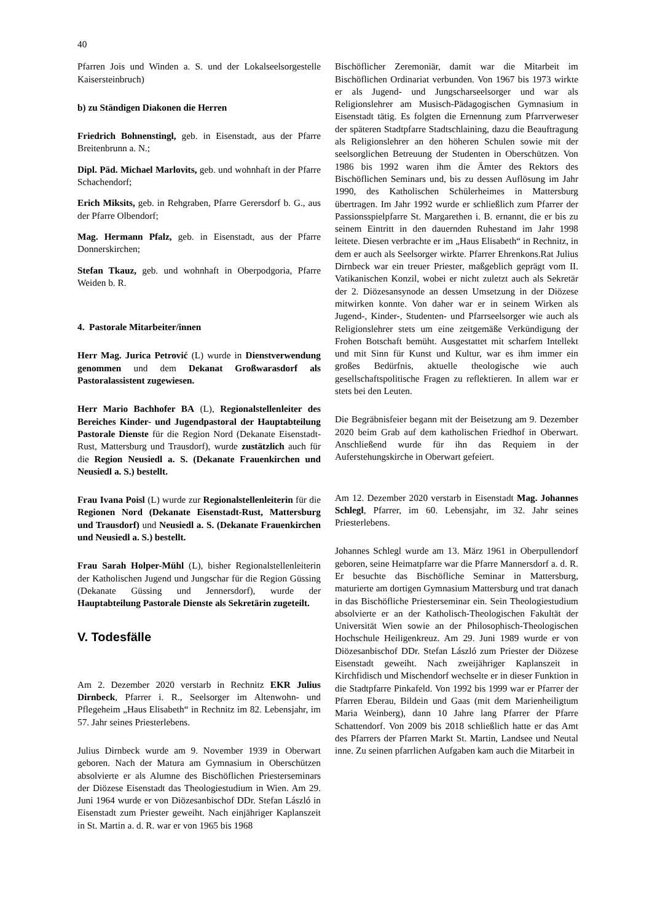40
Pfarren Jois und Winden a. S. und der Lokalseelsorgestelle Kaisersteinbruch)
b) zu Ständigen Diakonen die Herren
Friedrich Bohnenstingl, geb. in Eisenstadt, aus der Pfarre Breitenbrunn a. N.;
Dipl. Päd. Michael Marlovits, geb. und wohnhaft in der Pfarre Schachendorf;
Erich Miksits, geb. in Rehgraben, Pfarre Gerersdorf b. G., aus der Pfarre Olbendorf;
Mag. Hermann Pfalz, geb. in Eisenstadt, aus der Pfarre Donnerskirchen;
Stefan Tkauz, geb. und wohnhaft in Oberpodgoria, Pfarre Weiden b. R.
4. Pastorale Mitarbeiter/innen
Herr Mag. Jurica Petrović (L) wurde in Dienstverwendung genommen und dem Dekanat Großwarasdorf als Pastoralassistent zugewiesen.
Herr Mario Bachhofer BA (L), Regionalstellenleiter des Bereiches Kinder- und Jugendpastoral der Hauptabteilung Pastorale Dienste für die Region Nord (Dekanate Eisenstadt-Rust, Mattersburg und Trausdorf), wurde zustätzlich auch für die Region Neusiedl a. S. (Dekanate Frauenkirchen und Neusiedl a. S.) bestellt.
Frau Ivana Poisl (L) wurde zur Regionalstellenleiterin für die Regionen Nord (Dekanate Eisenstadt-Rust, Mattersburg und Trausdorf) und Neusiedl a. S. (Dekanate Frauenkirchen und Neusiedl a. S.) bestellt.
Frau Sarah Holper-Mühl (L), bisher Regionalstellenleiterin der Katholischen Jugend und Jungschar für die Region Güssing (Dekanate Güssing und Jennersdorf), wurde der Hauptabteilung Pastorale Dienste als Sekretärin zugeteilt.
V. Todesfälle
Am 2. Dezember 2020 verstarb in Rechnitz EKR Julius Dirnbeck, Pfarrer i. R., Seelsorger im Altenwohn- und Pflegeheim „Haus Elisabeth“ in Rechnitz im 82. Lebensjahr, im 57. Jahr seines Priesterlebens.
Julius Dirnbeck wurde am 9. November 1939 in Oberwart geboren. Nach der Matura am Gymnasium in Oberschützen absolvierte er als Alumne des Bischöflichen Priesterseminars der Diözese Eisenstadt das Theologiestudium in Wien. Am 29. Juni 1964 wurde er von Diözesanbischof DDr. Stefan László in Eisenstadt zum Priester geweiht. Nach einjähriger Kaplanszeit in St. Martin a. d. R. war er von 1965 bis 1968
Bischöflicher Zeremoniär, damit war die Mitarbeit im Bischöflichen Ordinariat verbunden. Von 1967 bis 1973 wirkte er als Jugend- und Jungscharseelsorger und war als Religionslehrer am Musisch-Pädagogischen Gymnasium in Eisenstadt tätig. Es folgten die Ernennung zum Pfarrverweser der späteren Stadtpfarre Stadtschlaining, dazu die Beauftragung als Religionslehrer an den höheren Schulen sowie mit der seelsorglichen Betreuung der Studenten in Oberschützen. Von 1986 bis 1992 waren ihm die Ämter des Rektors des Bischöflichen Seminars und, bis zu dessen Auflösung im Jahr 1990, des Katholischen Schülerheimes in Mattersburg übertragen. Im Jahr 1992 wurde er schließlich zum Pfarrer der Passionsspielpfarre St. Margarethen i. B. ernannt, die er bis zu seinem Eintritt in den dauernden Ruhestand im Jahr 1998 leitete. Diesen verbrachte er im „Haus Elisabeth“ in Rechnitz, in dem er auch als Seelsorger wirkte. Pfarrer Ehrenkons.Rat Julius Dirnbeck war ein treuer Priester, maßgeblich geprägt vom II. Vatikanischen Konzil, wobei er nicht zuletzt auch als Sekretär der 2. Diözesansynode an dessen Umsetzung in der Diözese mitwirken konnte. Von daher war er in seinem Wirken als Jugend-, Kinder-, Studenten- und Pfarrseelsorger wie auch als Religionslehrer stets um eine zeitgemäße Verkündigung der Frohen Botschaft bemüht. Ausgestattet mit scharfem Intellekt und mit Sinn für Kunst und Kultur, war es ihm immer ein großes Bedürfnis, aktuelle theologische wie auch gesellschaftspolitische Fragen zu reflektieren. In allem war er stets bei den Leuten.
Die Begräbnisfeier begann mit der Beisetzung am 9. Dezember 2020 beim Grab auf dem katholischen Friedhof in Oberwart. Anschließend wurde für ihn das Requiem in der Auferstehungskirche in Oberwart gefeiert.
Am 12. Dezember 2020 verstarb in Eisenstadt Mag. Johannes Schlegl, Pfarrer, im 60. Lebensjahr, im 32. Jahr seines Priesterlebens.
Johannes Schlegl wurde am 13. März 1961 in Oberpullendorf geboren, seine Heimatpfarre war die Pfarre Mannersdorf a. d. R. Er besuchte das Bischöfliche Seminar in Mattersburg, maturierte am dortigen Gymnasium Mattersburg und trat danach in das Bischöfliche Priesterseminar ein. Sein Theologiestudium absolvierte er an der Katholisch-Theologischen Fakultät der Universität Wien sowie an der Philosophisch-Theologischen Hochschule Heiligenkreuz. Am 29. Juni 1989 wurde er von Diözesanbischof DDr. Stefan László zum Priester der Diözese Eisenstadt geweiht. Nach zweijähriger Kaplanszeit in Kirchfidisch und Mischendorf wechselte er in dieser Funktion in die Stadtpfarre Pinkafeld. Von 1992 bis 1999 war er Pfarrer der Pfarren Eberau, Bildein und Gaas (mit dem Marienheiligtum Maria Weinberg), dann 10 Jahre lang Pfarrer der Pfarre Schattendorf. Von 2009 bis 2018 schließlich hatte er das Amt des Pfarrers der Pfarren Markt St. Martin, Landsee und Neutal inne. Zu seinen pfarrlichen Aufgaben kam auch die Mitarbeit in